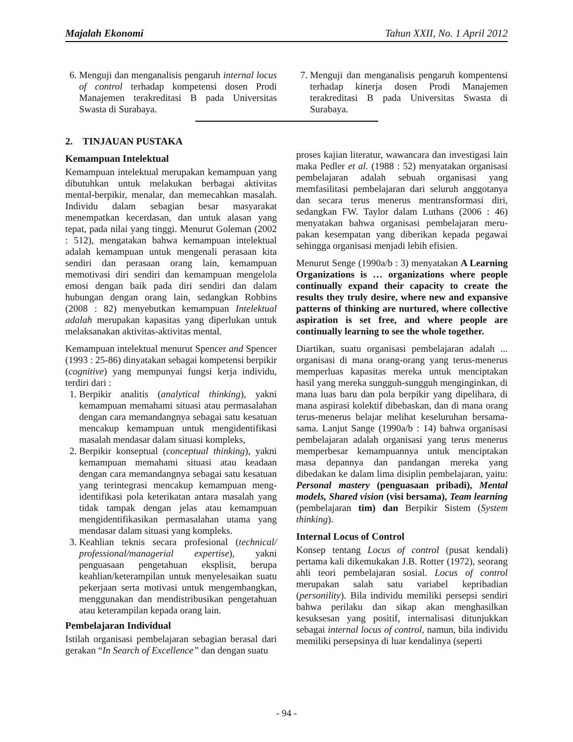Majalah Ekonomi Tahun XXII, No. 1 April 2012
6. Menguji dan menganalisis pengaruh internal locus of control terhadap kompetensi dosen Prodi Manajemen terakreditasi B pada Universitas Swasta di Surabaya.
7. Menguji dan menganalisis pengaruh kompentensi terhadap kinerja dosen Prodi Manajemen terakreditasi B pada Universitas Swasta di Surabaya.
2. TINJAUAN PUSTAKA
Kemampuan Intelektual
Kemampuan intelektual merupakan kemampuan yang dibutuhkan untuk melakukan berbagai aktivitas mental-berpikir, menalar, dan memecahkan masalah. Individu dalam sebagian besar masyarakat menempatkan kecerdasan, dan untuk alasan yang tepat, pada nilai yang tinggi. Menurut Goleman (2002 : 512), mengatakan bahwa kemampuan intelektual adalah kemampuan untuk mengenali perasaan kita sendiri dan perasaan orang lain, kemampuan memotivasi diri sendiri dan kemampuan mengelola emosi dengan baik pada diri sendiri dan dalam hubungan dengan orang lain, sedangkan Robbins (2008 : 82) menyebutkan kemampuan Intelektual adalah merupakan kapasitas yang diperlukan untuk melaksanakan aktivitas-aktivitas mental.
Kemampuan intelektual menurut Spencer and Spencer (1993 : 25-86) dinyatakan sebagai kompetensi berpikir (cognitive) yang mempunyai fungsi kerja individu, terdiri dari :
1. Berpikir analitis (analytical thinking), yakni kemampuan memahami situasi atau permasalahan dengan cara memandangnya sebagai satu kesatuan mencakup kemampuan untuk mengidentifikasi masalah mendasar dalam situasi kompleks,
2. Berpikir konseptual (conceptual thinking), yakni kemampuan memahami situasi atau keadaan dengan cara memandangnya sebagai satu kesatuan yang terintegrasi mencakup kemampuan meng-identifikasi pola keterikatan antara masalah yang tidak tampak dengan jelas atau kemampuan mengidentifikasikan permasalahan utama yang mendasar dalam situasi yang kompleks.
3. Keahlian teknis secara profesional (technical/ professional/managerial expertise), yakni penguasaan pengetahuan eksplisit, berupa keahlian/keterampilan untuk menyelesaikan suatu pekerjaan serta motivasi untuk mengembangkan, menggunakan dan mendistribusikan pengetahuan atau keterampilan kepada orang lain.
Pembelajaran Individual
Istilah organisasi pembelajaran sebagian berasal dari gerakan “In Search of Excellence” dan dengan suatu
proses kajian literatur, wawancara dan investigasi lain maka Pedler et al. (1988 : 52) menyatakan organisasi pembelajaran adalah sebuah organisasi yang memfasilitasi pembelajaran dari seluruh anggotanya dan secara terus menerus mentransformasi diri, sedangkan FW. Taylor dalam Luthans (2006 : 46) menyatakan bahwa organisasi pembelajaran meru-pakan kesempatan yang diberikan kepada pegawai sehingga organisasi menjadi lebih efisien.
Menurut Senge (1990a/b : 3) menyatakan A Learning Organizations is … organizations where people continually expand their capacity to create the results they truly desire, where new and expansive patterns of thinking are nurtured, where collective aspiration is set free, and where people are continually learning to see the whole together.
Diartikan, suatu organisasi pembelajaran adalah ... organisasi di mana orang-orang yang terus-menerus memperluas kapasitas mereka untuk menciptakan hasil yang mereka sungguh-sungguh menginginkan, di mana luas baru dan pola berpikir yang dipelihara, di mana aspirasi kolektif dibebaskan, dan di mana orang terus-menerus belajar melihat keseluruhan bersama-sama. Lanjut Sange (1990a/b : 14) bahwa organisasi pembelajaran adalah organisasi yang terus menerus memperbesar kemampuannya untuk menciptakan masa depannya dan pandangan mereka yang dibedakan ke dalam lima disiplin pembelajaran, yaitu: Personal mastery (penguasaan pribadi), Mental models, Shared vision (visi bersama), Team learning (pembelajaran tim) dan Berpikir Sistem (System thinking).
Internal Locus of Control
Konsep tentang Locus of control (pusat kendali) pertama kali dikemukakan J.B. Rotter (1972), seorang ahli teori pembelajaran sosial. Locus of control merupakan salah satu variabel kepribadian (personility). Bila individu memiliki persepsi sendiri bahwa perilaku dan sikap akan menghasilkan kesuksesan yang positif, internalisasi ditunjukkan sebagai internal locus of control, namun, bila individu memiliki persepsinya di luar kendalinya (seperti
- 94 -